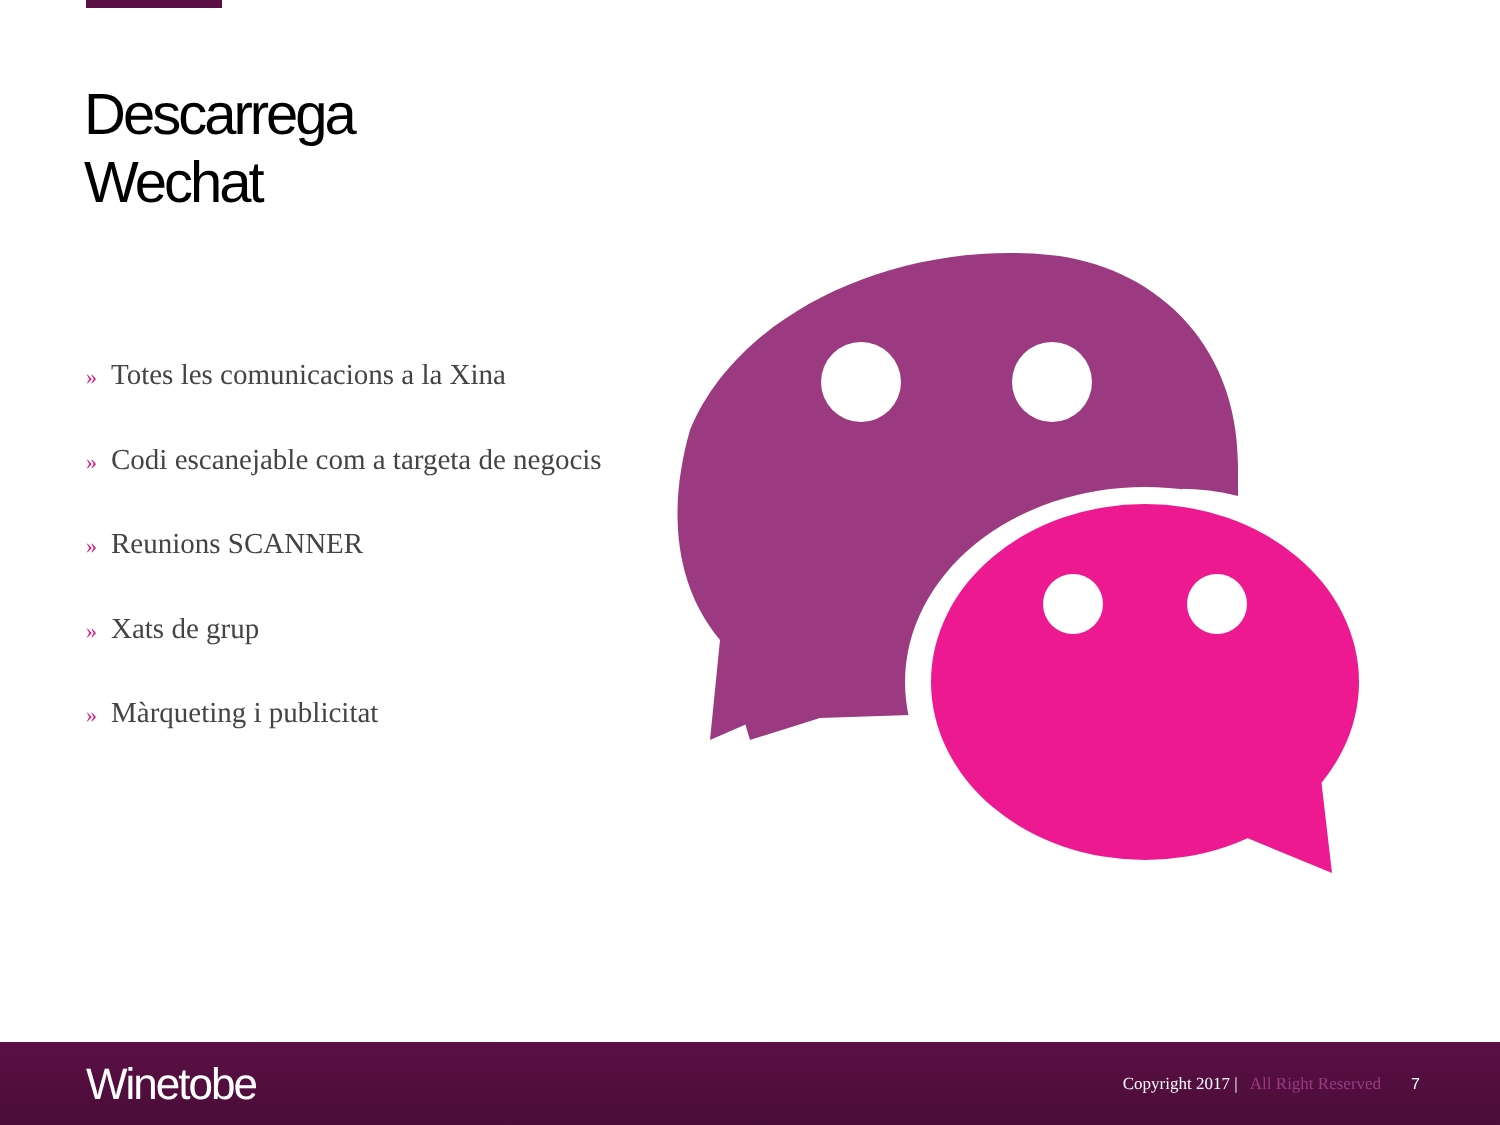Descarrega
Wechat
» Totes les comunicacions a la Xina
» Codi escanejable com a targeta de negocis
» Reunions SCANNER
» Xats de grup
» Màrqueting i publicitat
Winetobe
Copyright 2017 | All Right Reserved
7